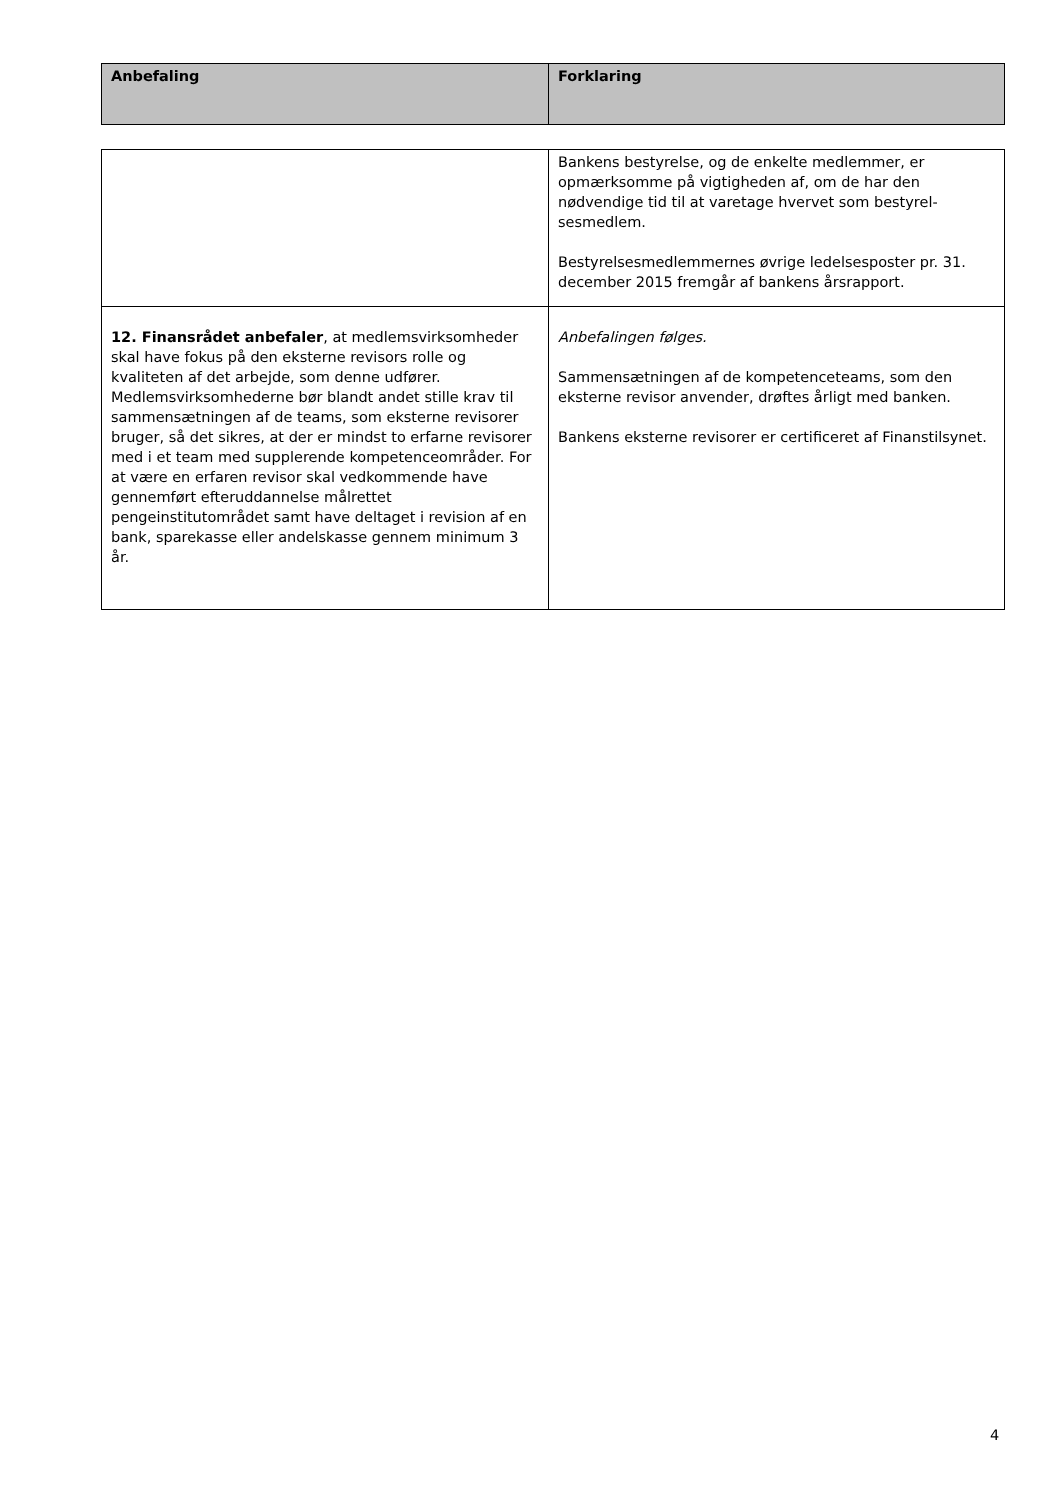| Anbefaling | Forklaring |
| --- | --- |
| | Bankens bestyrelse, og de enkelte medlemmer, er opmærksomme på vigtigheden af, om de har den nødvendige tid til at varetage hvervet som bestyrel-sesmedlem. Bestyrelsesmedlemmernes øvrige ledelsesposter pr. 31. december 2015 fremgår af bankens årsrapport. |
| 12. Finansrådet anbefaler , at medlemsvirksomheder skal have fokus på den eksterne revisors rolle og kvaliteten af det arbejde, som denne udfører. Medlemsvirksomhederne bør blandt andet stille krav til sammensætningen af de teams, som eksterne revisorer bruger, så det sikres, at der er mindst to erfarne revisorer med i et team med supplerende kompetenceområder. For at være en erfaren revisor skal vedkommende have gennemført efteruddannelse målrettet pengeinstitutområdet samt have deltaget i revision af en bank, sparekasse eller andelskasse gennem minimum 3 år. | Anbefalingen følges. Sammensætningen af de kompetenceteams, som den eksterne revisor anvender, drøftes årligt med banken. Bankens eksterne revisorer er certificeret af Finanstilsynet. |
4